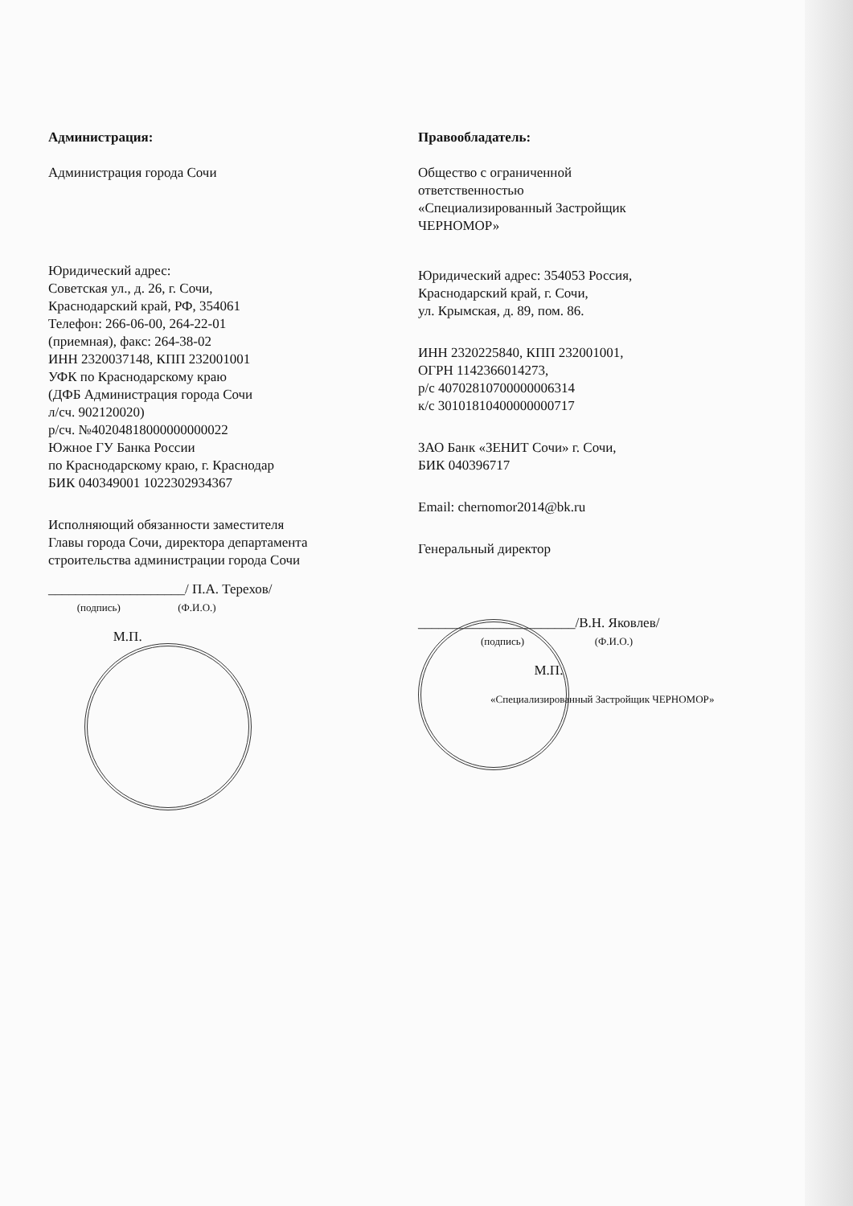Администрация:
Администрация города Сочи
Юридический адрес:
Советская ул., д. 26, г. Сочи,
Краснодарский край, РФ, 354061
Телефон: 266-06-00, 264-22-01
(приемная), факс: 264-38-02
ИНН 2320037148, КПП 232001001
УФК по Краснодарскому краю
(ДФБ Администрация города Сочи
л/сч. 902120020)
р/сч. №40204818000000000022
Южное ГУ Банка России
по Краснодарскому краю, г. Краснодар
БИК 040349001 1022302934367
Исполняющий обязанности заместителя
Главы города Сочи, директора департамента
строительства администрации города Сочи
____________________/ П.А. Терехов/
(подпись) (Ф.И.О.)
М.П.
Правообладатель:
Общество с ограниченной
ответственностью
«Специализированный Застройщик
ЧЕРНОМОР»
Юридический адрес: 354053 Россия,
Краснодарский край, г. Сочи,
ул. Крымская, д. 89, пом. 86.
ИНН 2320225840, КПП 232001001,
ОГРН 1142366014273,
р/с 40702810700000006314
к/с 30101810400000000717
ЗАО Банк «ЗЕНИТ Сочи» г. Сочи,
БИК 040396717
Email: chernomor2014@bk.ru
Генеральный директор
_______________________/В.Н. Яковлев/
(подпись) (Ф.И.О.)
М.П.
«Специализированный Застройщик ЧЕРНОМОР»